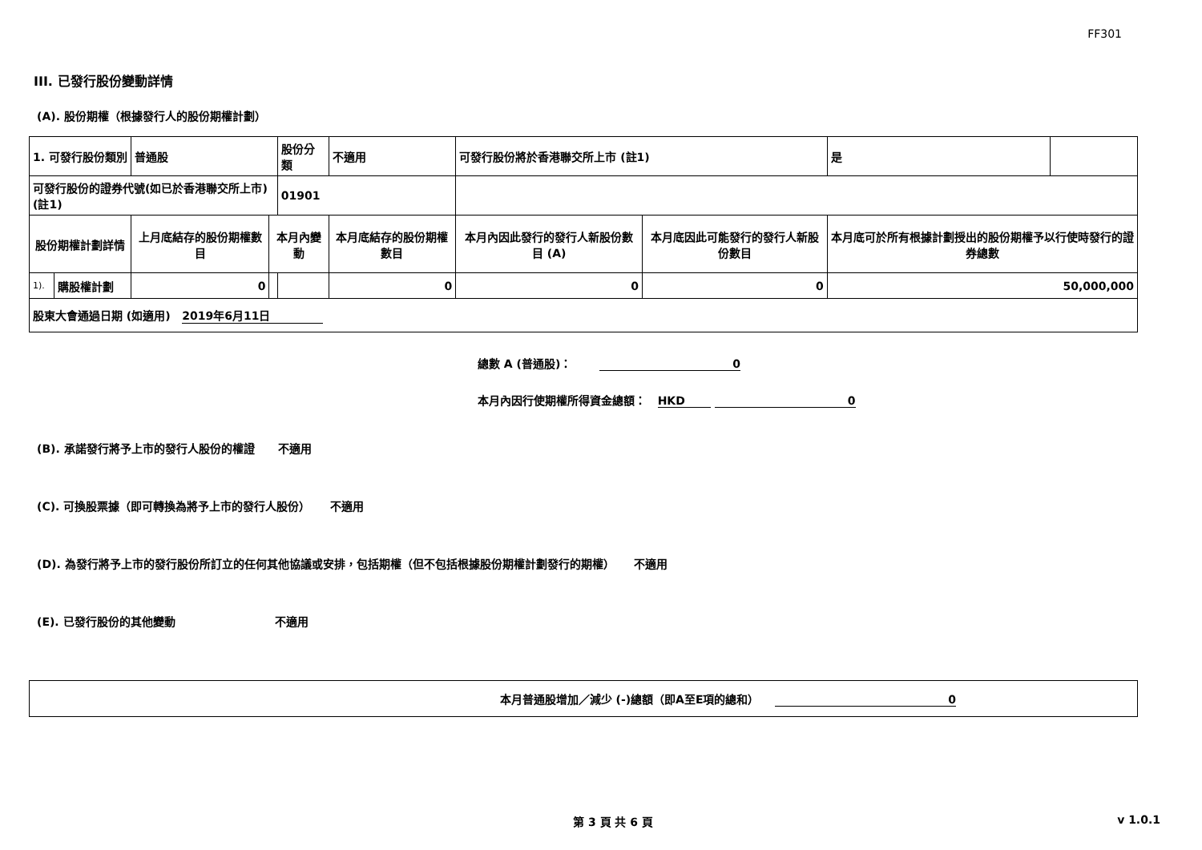FF301
III. 已發行股份變動詳情
(A). 股份期權（根據發行人的股份期權計劃）
| 1. 可發行股份類別 | | 普通股 | | 股份分類 | 不適用 | 可發行股份將於香港聯交所上市 (註1) | | 是 | |
| 可發行股份的證券代號(如已於香港聯交所上市) (註1) | | | | 01901 | | | | | |
| 股份期權計劃詳情 | | 上月底結存的股份期權數目 | 本月內變動 | | 本月底結存的股份期權數目 | 本月內因此發行的發行人新股份數目 (A) | 本月底因此可能發行的發行人新股份數目 | 本月底可於所有根據計劃授出的股份期權予以行使時發行的證券總數 | |
| 1). | 購股權計劃 | 0 | | | 0 | 0 | 0 | 50,000,000 | |
| 股東大會通過日期 (如適用) 2019年6月11日 | | | | | | | | | |
總數 A (普通股)： 0
本月內因行使期權所得資金總額： HKD 0
(B). 承諾發行將予上市的發行人股份的權證 不適用
(C). 可換股票據（即可轉換為將予上市的發行人股份） 不適用
(D). 為發行將予上市的發行股份所訂立的任何其他協議或安排，包括期權（但不包括根據股份期權計劃發行的期權） 不適用
(E). 已發行股份的其他變動 不適用
本月普通股增加／減少 (-)總額（即A至E項的總和） 0
第 3 頁 共 6 頁 v 1.0.1